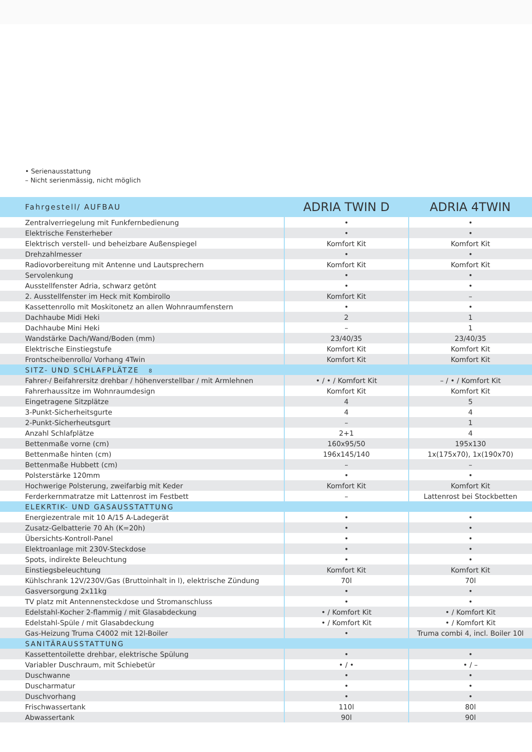• Serienausstattung
– Nicht serienmässig, nicht möglich
| Fahrgestell/ AUFBAU | ADRIA TWIN D | ADRIA 4TWIN |
| --- | --- | --- |
| Zentralverriegelung mit Funkfernbedienung | • | • |
| Elektrische Fensterheber | • | • |
| Elektrisch verstell- und beheizbare Außenspiegel | Komfort Kit | Komfort Kit |
| Drehzahlmesser | • | • |
| Radiovorbereitung mit Antenne und Lautsprechern | Komfort Kit | Komfort Kit |
| Servolenkung | • | • |
| Ausstellfenster Adria, schwarz getönt | • | • |
| 2. Ausstellfenster im Heck mit Kombirollo | Komfort Kit | – |
| Kassettenrollo mit Moskitonetz an allen Wohnraumfenstern | • | • |
| Dachhaube Midi Heki | 2 | 1 |
| Dachhaube Mini Heki | – | 1 |
| Wandstärke Dach/Wand/Boden (mm) | 23/40/35 | 23/40/35 |
| Elektrische Einstiegstufe | Komfort Kit | Komfort Kit |
| Frontscheibenrollo/ Vorhang 4Twin | Komfort Kit | Komfort Kit |
| SITZ- UND SCHLAFPLÄTZE 8 | | |
| Fahrer-/ Beifahrersitz drehbar / höhenverstellbar / mit Armlehnen | • / • / Komfort Kit | – / • / Komfort Kit |
| Fahrerhaussitze im Wohnraumdesign | Komfort Kit | Komfort Kit |
| Eingetragene Sitzplätze | 4 | 5 |
| 3-Punkt-Sicherheitsgurte | 4 | 4 |
| 2-Punkt-Sicherheutsgurt | – | 1 |
| Anzahl Schlafplätze | 2+1 | 4 |
| Bettenmaße vorne (cm) | 160x95/50 | 195x130 |
| Bettenmaße hinten (cm) | 196x145/140 | 1x(175x70), 1x(190x70) |
| Bettenmaße Hubbett (cm) | – | – |
| Polsterstärke 120mm | • | • |
| Hochwerige Polsterung, zweifarbig mit Keder | Komfort Kit | Komfort Kit |
| Ferderkernmatratze mit Lattenrost im Festbett | – | Lattenrost bei Stockbetten |
| ELEKRTIK- UND GASAUSSTATTUNG | | |
| Energiezentrale mit 10 A/15 A-Ladegerät | • | • |
| Zusatz-Gelbatterie 70 Ah (K=20h) | • | • |
| Übersichts-Kontroll-Panel | • | • |
| Elektroanlage mit 230V-Steckdose | • | • |
| Spots, indirekte Beleuchtung | • | • |
| Einstiegsbeleuchtung | Komfort Kit | Komfort Kit |
| Kühlschrank 12V/230V/Gas (Bruttoinhalt in l), elektrische Zündung | 70l | 70l |
| Gasversorgung 2x11kg | • | • |
| TV platz mit Antennensteckdose und Stromanschluss | • | • |
| Edelstahl-Kocher 2-flammig / mit Glasabdeckung | • / Komfort Kit | • / Komfort Kit |
| Edelstahl-Spüle / mit Glasabdeckung | • / Komfort Kit | • / Komfort Kit |
| Gas-Heizung Truma C4002 mit 12l-Boiler | • | Truma combi 4, incl. Boiler 10l |
| SANITÄRAUSSTATTUNG | | |
| Kassettentoilette drehbar, elektrische Spülung | • | • |
| Variabler Duschraum, mit Schiebetür | • / • | • / – |
| Duschwanne | • | • |
| Duscharmatur | • | • |
| Duschvorhang | • | • |
| Frischwassertank | 110l | 80l |
| Abwassertank | 90l | 90l |